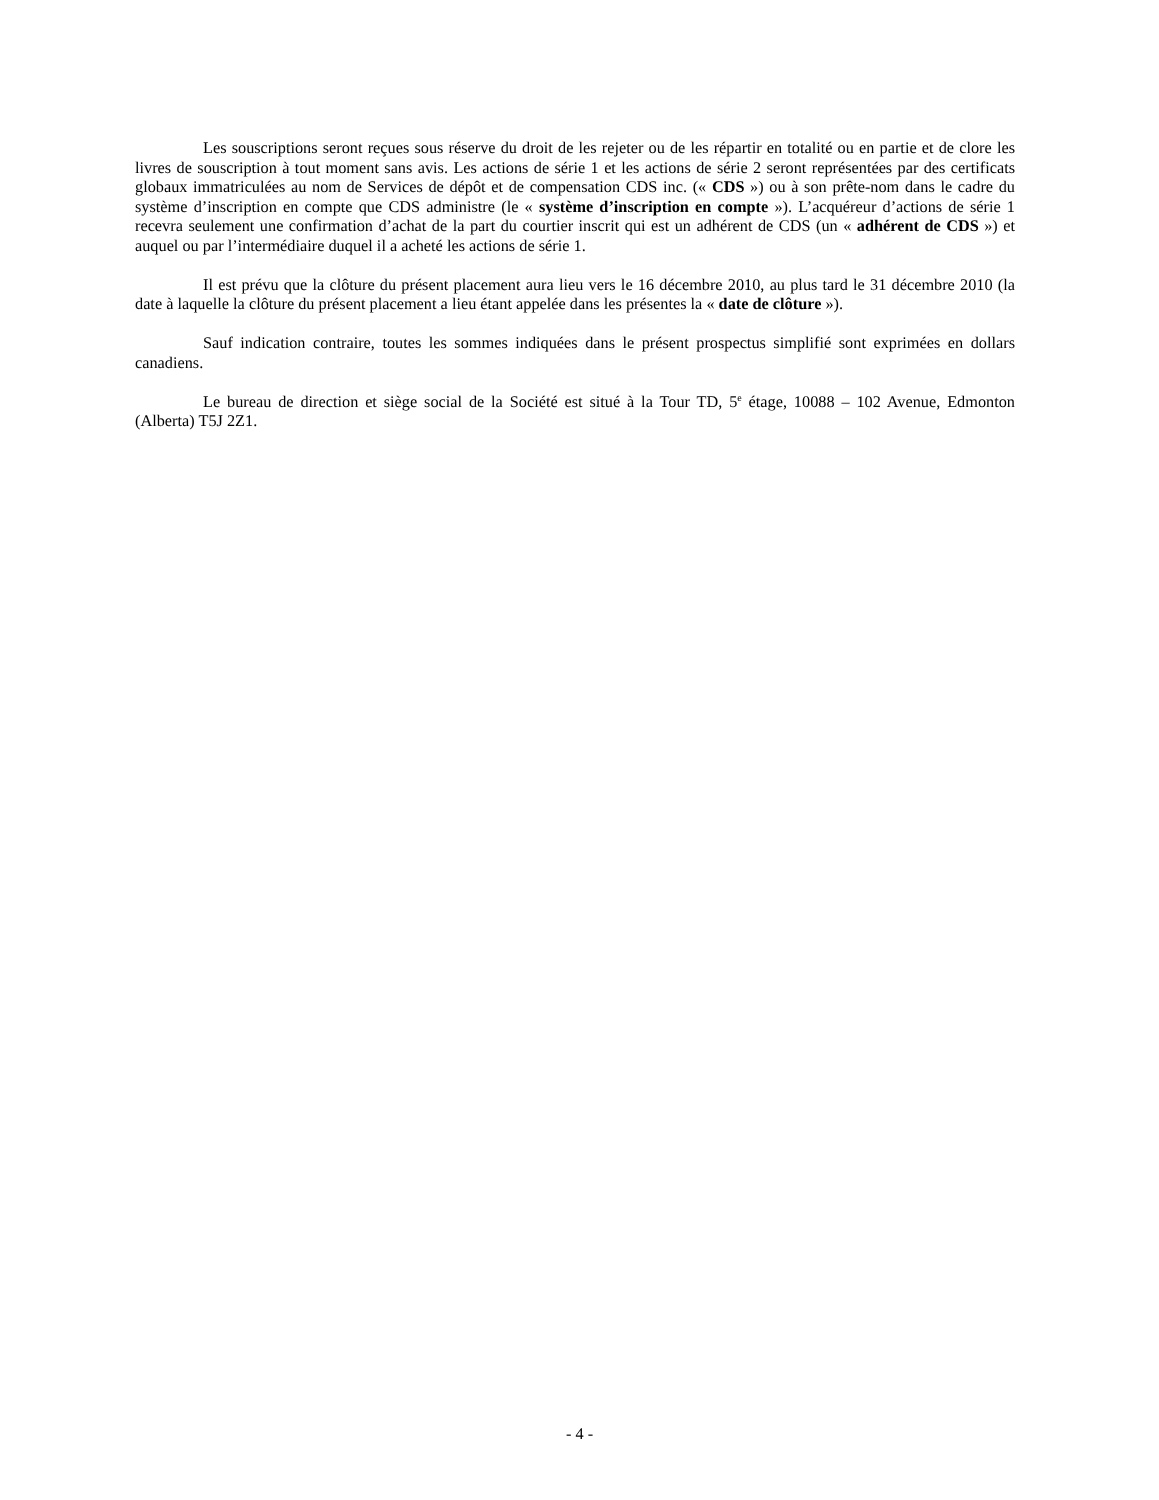Les souscriptions seront reçues sous réserve du droit de les rejeter ou de les répartir en totalité ou en partie et de clore les livres de souscription à tout moment sans avis. Les actions de série 1 et les actions de série 2 seront représentées par des certificats globaux immatriculées au nom de Services de dépôt et de compensation CDS inc. (« CDS ») ou à son prête-nom dans le cadre du système d’inscription en compte que CDS administre (le « système d’inscription en compte »). L’acquéreur d’actions de série 1 recevra seulement une confirmation d’achat de la part du courtier inscrit qui est un adhérent de CDS (un « adhérent de CDS ») et auquel ou par l’intermédiaire duquel il a acheté les actions de série 1.
Il est prévu que la clôture du présent placement aura lieu vers le 16 décembre 2010, au plus tard le 31 décembre 2010 (la date à laquelle la clôture du présent placement a lieu étant appelée dans les présentes la « date de clôture »).
Sauf indication contraire, toutes les sommes indiquées dans le présent prospectus simplifié sont exprimées en dollars canadiens.
Le bureau de direction et siège social de la Société est situé à la Tour TD, 5<sup>e</sup> étage, 10088 – 102 Avenue, Edmonton (Alberta) T5J 2Z1.
- 4 -